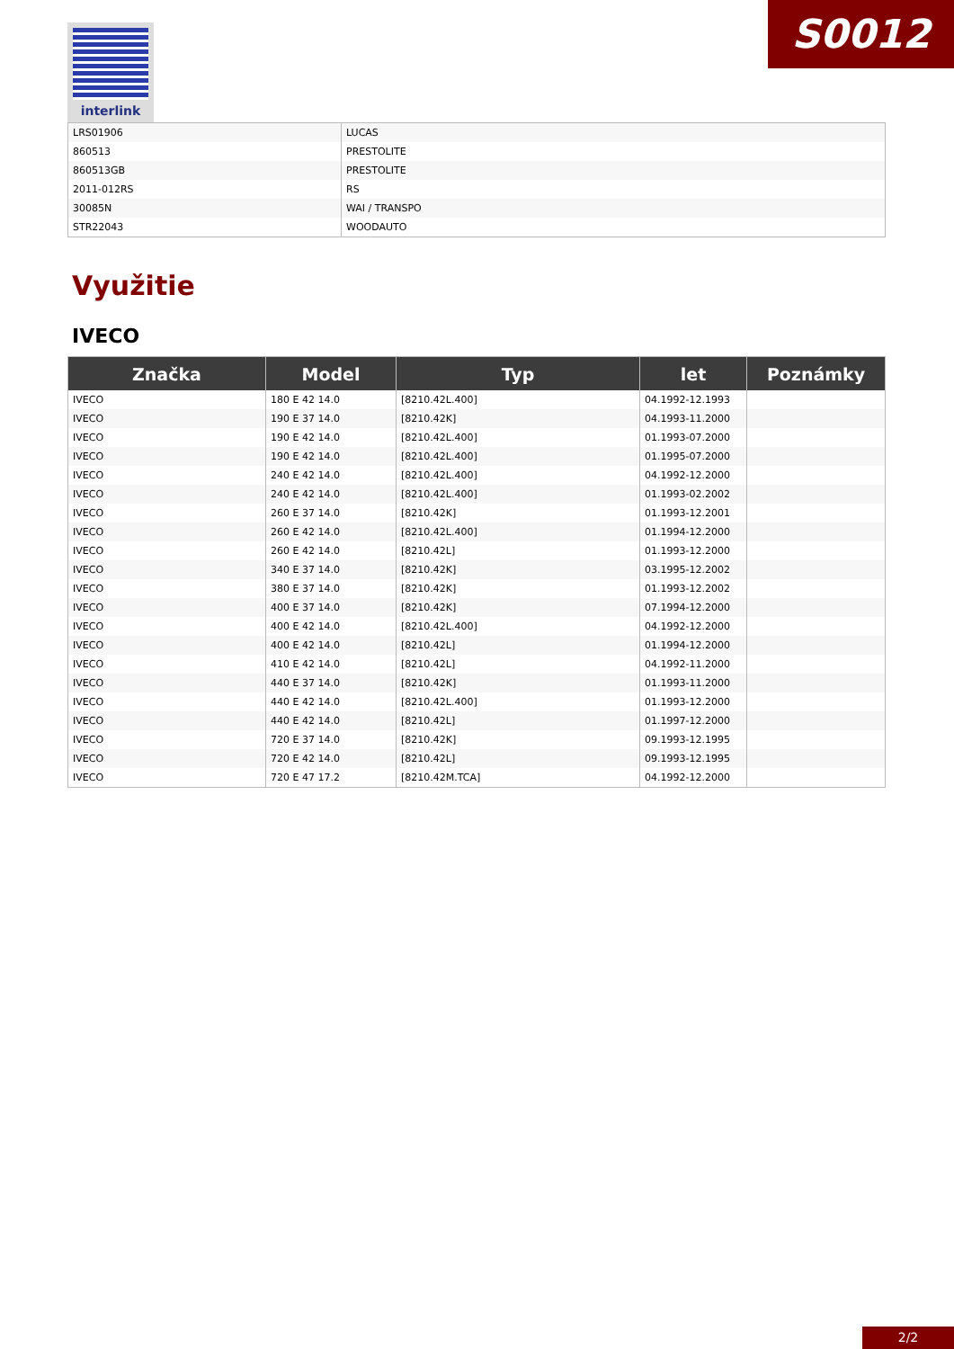interlink S0012
| LRS01906 | LUCAS |
| 860513 | PRESTOLITE |
| 860513GB | PRESTOLITE |
| 2011-012RS | RS |
| 30085N | WAI / TRANSPO |
| STR22043 | WOODAUTO |
Využitie
IVECO
| Značka | Model | Typ | let | Poznámky |
| --- | --- | --- | --- | --- |
| IVECO | 180 E 42 14.0 | [8210.42L.400] | 04.1992-12.1993 | |
| IVECO | 190 E 37 14.0 | [8210.42K] | 04.1993-11.2000 | |
| IVECO | 190 E 42 14.0 | [8210.42L.400] | 01.1993-07.2000 | |
| IVECO | 190 E 42 14.0 | [8210.42L.400] | 01.1995-07.2000 | |
| IVECO | 240 E 42 14.0 | [8210.42L.400] | 04.1992-12.2000 | |
| IVECO | 240 E 42 14.0 | [8210.42L.400] | 01.1993-02.2002 | |
| IVECO | 260 E 37 14.0 | [8210.42K] | 01.1993-12.2001 | |
| IVECO | 260 E 42 14.0 | [8210.42L.400] | 01.1994-12.2000 | |
| IVECO | 260 E 42 14.0 | [8210.42L] | 01.1993-12.2000 | |
| IVECO | 340 E 37 14.0 | [8210.42K] | 03.1995-12.2002 | |
| IVECO | 380 E 37 14.0 | [8210.42K] | 01.1993-12.2002 | |
| IVECO | 400 E 37 14.0 | [8210.42K] | 07.1994-12.2000 | |
| IVECO | 400 E 42 14.0 | [8210.42L.400] | 04.1992-12.2000 | |
| IVECO | 400 E 42 14.0 | [8210.42L] | 01.1994-12.2000 | |
| IVECO | 410 E 42 14.0 | [8210.42L] | 04.1992-11.2000 | |
| IVECO | 440 E 37 14.0 | [8210.42K] | 01.1993-11.2000 | |
| IVECO | 440 E 42 14.0 | [8210.42L.400] | 01.1993-12.2000 | |
| IVECO | 440 E 42 14.0 | [8210.42L] | 01.1997-12.2000 | |
| IVECO | 720 E 37 14.0 | [8210.42K] | 09.1993-12.1995 | |
| IVECO | 720 E 42 14.0 | [8210.42L] | 09.1993-12.1995 | |
| IVECO | 720 E 47 17.2 | [8210.42M.TCA] | 04.1992-12.2000 | |
2/2